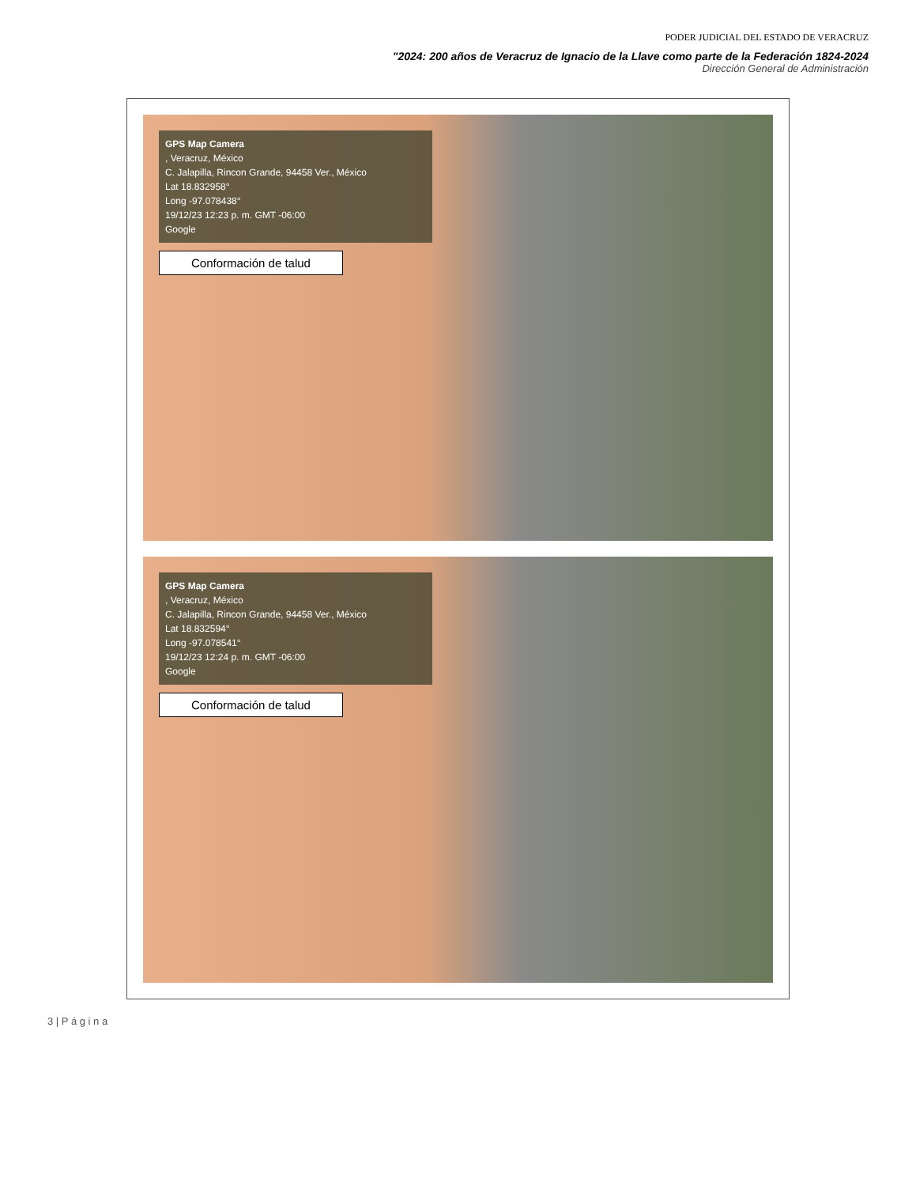PODER JUDICIAL DEL ESTADO DE VERACRUZ
"2024: 200 años de Veracruz de Ignacio de la Llave como parte de la Federación 1824-2024
Dirección General de Administración
GPS Map Camera
, Veracruz, México
C. Jalapilla, Rincon Grande, 94458 Ver., México
Lat 18.832958°
Long -97.078438°
19/12/23 12:23 p. m. GMT -06:00
Google
Conformación de talud
GPS Map Camera
, Veracruz, México
C. Jalapilla, Rincon Grande, 94458 Ver., México
Lat 18.832594°
Long -97.078541°
19/12/23 12:24 p. m. GMT -06:00
Google
Conformación de talud
3 | P á g i n a